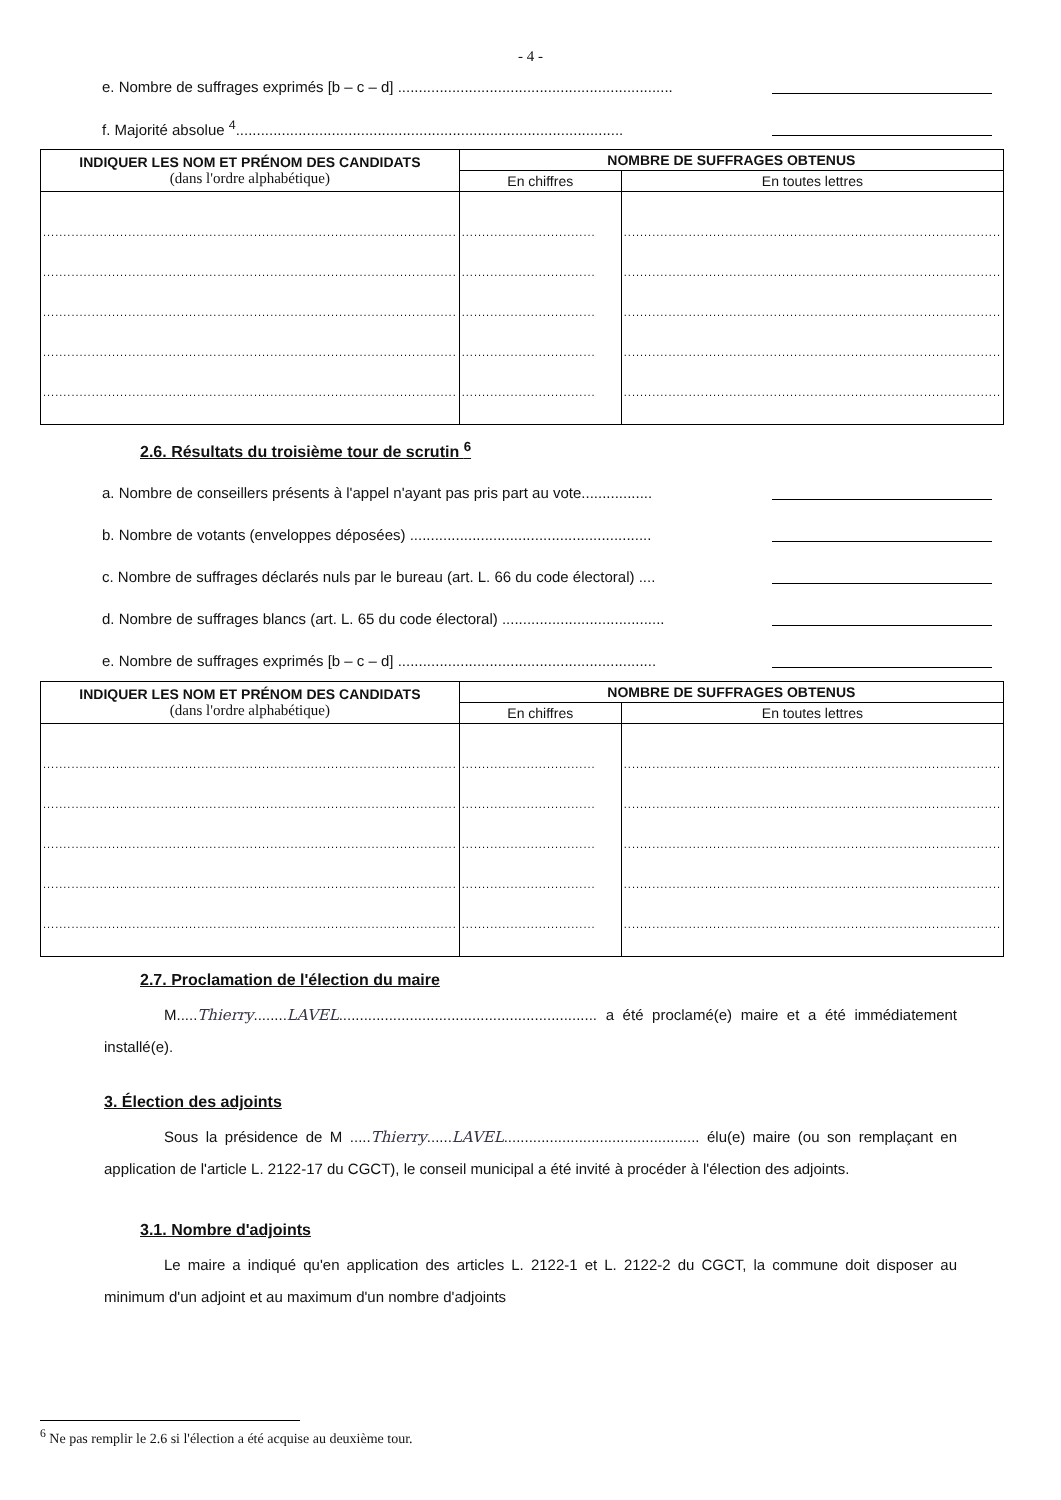- 4 -
e. Nombre de suffrages exprimés [b – c – d] ..................................................................
f. Majorité absolue <sup>4</sup>.............................................................................................
| INDIQUER LES NOM ET PRÉNOM DES CANDIDATS (dans l'ordre alphabétique) | NOMBRE DE SUFFRAGES OBTENUS | |
| --- | --- | --- |
| | En chiffres | En toutes lettres |
| ...................................................................................................... ...................................................................................................... ...................................................................................................... ...................................................................................................... ...................................................................................................... | ................................. ................................. ................................. ................................. ................................. | ............................................................................................. ............................................................................................. ............................................................................................. ............................................................................................. ............................................................................................. |
2.6. Résultats du troisième tour de scrutin <sup>6</sup>
a. Nombre de conseillers présents à l'appel n'ayant pas pris part au vote.................
b. Nombre de votants (enveloppes déposées) ..........................................................
c. Nombre de suffrages déclarés nuls par le bureau (art. L. 66 du code électoral) ....
d. Nombre de suffrages blancs (art. L. 65 du code électoral) .......................................
e. Nombre de suffrages exprimés [b – c – d] ..............................................................
| INDIQUER LES NOM ET PRÉNOM DES CANDIDATS (dans l'ordre alphabétique) | NOMBRE DE SUFFRAGES OBTENUS | |
| --- | --- | --- |
| | En chiffres | En toutes lettres |
| ...................................................................................................... ...................................................................................................... ...................................................................................................... ...................................................................................................... ...................................................................................................... | ................................. ................................. ................................. ................................. ................................. | ............................................................................................. ............................................................................................. ............................................................................................. ............................................................................................. ............................................................................................. |
2.7. Proclamation de l'élection du maire
M.....Thierry........LAVEL.............................................................. a été proclamé(e) maire et a été immédiatement installé(e).
3. Élection des adjoints
Sous la présidence de M .....Thierry......LAVEL............................................... élu(e) maire (ou son remplaçant en application de l'article L. 2122-17 du CGCT), le conseil municipal a été invité à procéder à l'élection des adjoints.
3.1. Nombre d'adjoints
Le maire a indiqué qu'en application des articles L. 2122-1 et L. 2122-2 du CGCT, la commune doit disposer au minimum d'un adjoint et au maximum d'un nombre d'adjoints
<sup>6</sup> Ne pas remplir le 2.6 si l'élection a été acquise au deuxième tour.